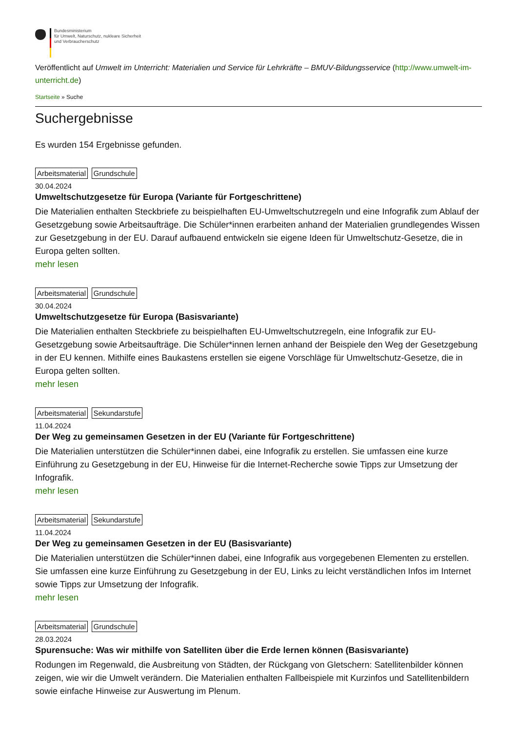Bundesministerium
für Umwelt, Naturschutz, nukleare Sicherheit
und Verbraucherschutz
Veröffentlicht auf Umwelt im Unterricht: Materialien und Service für Lehrkräfte – BMUV-Bildungsservice (http://www.umwelt-im-unterricht.de)
Startseite » Suche
Suchergebnisse
Es wurden 154 Ergebnisse gefunden.
Arbeitsmaterial Grundschule
30.04.2024
Umweltschutzgesetze für Europa (Variante für Fortgeschrittene)
Die Materialien enthalten Steckbriefe zu beispielhaften EU-Umweltschutzregeln und eine Infografik zum Ablauf der Gesetzgebung sowie Arbeitsaufträge. Die Schüler*innen erarbeiten anhand der Materialien grundlegendes Wissen zur Gesetzgebung in der EU. Darauf aufbauend entwickeln sie eigene Ideen für Umweltschutz-Gesetze, die in Europa gelten sollten.
mehr lesen
Arbeitsmaterial Grundschule
30.04.2024
Umweltschutzgesetze für Europa (Basisvariante)
Die Materialien enthalten Steckbriefe zu beispielhaften EU-Umweltschutzregeln, eine Infografik zur EU-Gesetzgebung sowie Arbeitsaufträge. Die Schüler*innen lernen anhand der Beispiele den Weg der Gesetzgebung in der EU kennen. Mithilfe eines Baukastens erstellen sie eigene Vorschläge für Umweltschutz-Gesetze, die in Europa gelten sollten.
mehr lesen
Arbeitsmaterial Sekundarstufe
11.04.2024
Der Weg zu gemeinsamen Gesetzen in der EU (Variante für Fortgeschrittene)
Die Materialien unterstützen die Schüler*innen dabei, eine Infografik zu erstellen. Sie umfassen eine kurze Einführung zu Gesetzgebung in der EU, Hinweise für die Internet-Recherche sowie Tipps zur Umsetzung der Infografik.
mehr lesen
Arbeitsmaterial Sekundarstufe
11.04.2024
Der Weg zu gemeinsamen Gesetzen in der EU (Basisvariante)
Die Materialien unterstützen die Schüler*innen dabei, eine Infografik aus vorgegebenen Elementen zu erstellen. Sie umfassen eine kurze Einführung zu Gesetzgebung in der EU, Links zu leicht verständlichen Infos im Internet sowie Tipps zur Umsetzung der Infografik.
mehr lesen
Arbeitsmaterial Grundschule
28.03.2024
Spurensuche: Was wir mithilfe von Satelliten über die Erde lernen können (Basisvariante)
Rodungen im Regenwald, die Ausbreitung von Städten, der Rückgang von Gletschern: Satellitenbilder können zeigen, wie wir die Umwelt verändern. Die Materialien enthalten Fallbeispiele mit Kurzinfos und Satellitenbildern sowie einfache Hinweise zur Auswertung im Plenum.